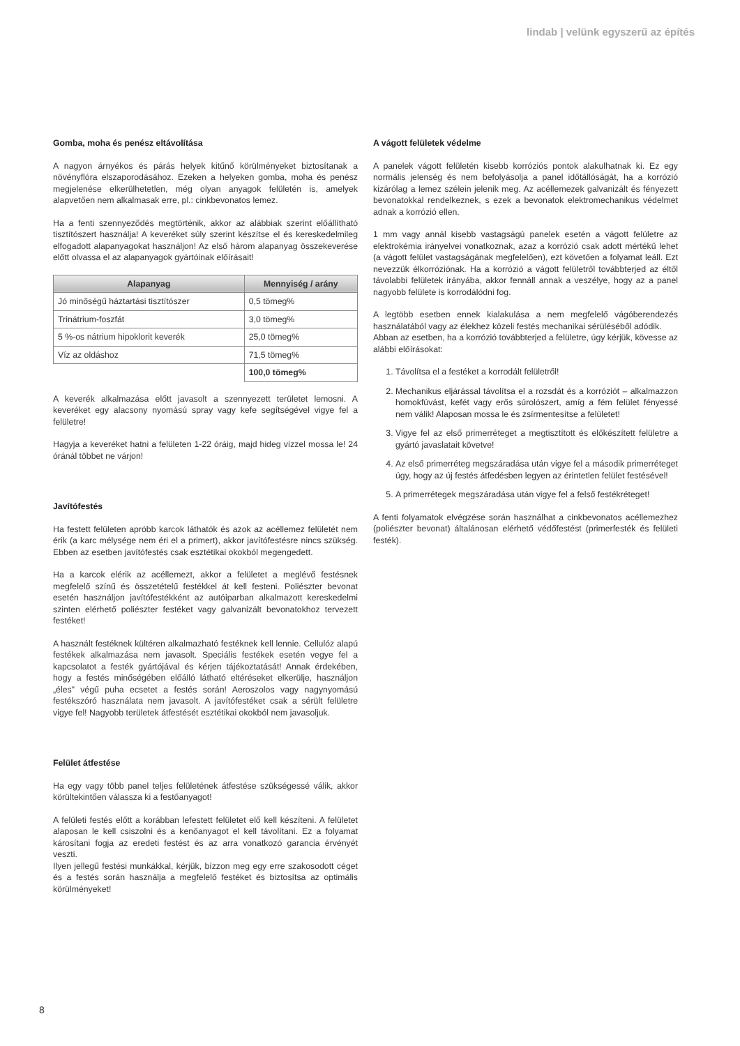lindab | velünk egyszerű az építés
Gomba, moha és penész eltávolítása
A nagyon árnyékos és párás helyek kitűnő körülményeket biztosítanak a növényflóra elszaporodásához. Ezeken a helyeken gomba, moha és penész megjelenése elkerülhetetlen, még olyan anyagok felületén is, amelyek alapvetően nem alkalmasak erre, pl.: cinkbevonatos lemez.
Ha a fenti szennyeződés megtörténik, akkor az alábbiak szerint előállítható tisztítószert használja! A keveréket súly szerint készítse el és kereskedelmileg elfogadott alapanyagokat használjon! Az első három alapanyag összekeverése előtt olvassa el az alapanyagok gyártóinak előírásait!
| Alapanyag | Mennyiség / arány |
| --- | --- |
| Jó minőségű háztartási tisztítószer | 0,5 tömeg% |
| Trinátrium-foszfát | 3,0 tömeg% |
| 5 %-os nátrium hipoklorit keverék | 25,0 tömeg% |
| Víz az oldáshoz | 71,5 tömeg% |
| | 100,0 tömeg% |
A keverék alkalmazása előtt javasolt a szennyezett területet lemosni. A keveréket egy alacsony nyomású spray vagy kefe segítségével vigye fel a felületre!
Hagyja a keveréket hatni a felületen 1-22 óráig, majd hideg vízzel mossa le! 24 óránál többet ne várjon!
Javítófestés
Ha festett felületen apróbb karcok láthatók és azok az acéllemez felületét nem érik (a karc mélysége nem éri el a primert), akkor javítófestésre nincs szükség. Ebben az esetben javítófestés csak esztétikai okokból megengedett.
Ha a karcok elérik az acéllemezt, akkor a felületet a meglévő festésnek megfelelő színű és összetételű festékkel át kell festeni. Poliészter bevonat esetén használjon javítófestékként az autóiparban alkalmazott kereskedelmi szinten elérhető poliészter festéket vagy galvanizált bevonatokhoz tervezett festéket!
A használt festéknek kültéren alkalmazható festéknek kell lennie. Cellulóz alapú festékek alkalmazása nem javasolt. Speciális festékek esetén vegye fel a kapcsolatot a festék gyártójával és kérjen tájékoztatását! Annak érdekében, hogy a festés minőségében előálló látható eltéréseket elkerülje, használjon „éles” végű puha ecsetet a festés során! Aeroszolos vagy nagynyomású festékszóró használata nem javasolt. A javítófestéket csak a sérült felületre vigye fel! Nagyobb területek átfestését esztétikai okokból nem javasoljuk.
Felület átfestése
Ha egy vagy több panel teljes felületének átfestése szükségessé válik, akkor körültekintően válassza ki a festőanyagot!
A felületi festés előtt a korábban lefestett felületet elő kell készíteni. A felületet alaposan le kell csiszolni és a kenőanyagot el kell távolítani. Ez a folyamat károsítani fogja az eredeti festést és az arra vonatkozó garancia érvényét veszti.
Ilyen jellegű festési munkákkal, kérjük, bízzon meg egy erre szakosodott céget és a festés során használja a megfelelő festéket és biztosítsa az optimális körülményeket!
A vágott felületek védelme
A panelek vágott felületén kisebb korróziós pontok alakulhatnak ki. Ez egy normális jelenség és nem befolyásolja a panel időtállóságát, ha a korrózió kizárólag a lemez szélein jelenik meg. Az acéllemezek galvanizált és fényezett bevonatokkal rendelkeznek, s ezek a bevonatok elektromechanikus védelmet adnak a korrózió ellen.
1 mm vagy annál kisebb vastagságú panelek esetén a vágott felületre az elektrokémia irányelvei vonatkoznak, azaz a korrózió csak adott mértékű lehet (a vágott felület vastagságának megfelelően), ezt követően a folyamat leáll. Ezt nevezzük élkorróziónak. Ha a korrózió a vágott felületről továbbterjed az éltől távolabbi felületek irányába, akkor fennáll annak a veszélye, hogy az a panel nagyobb felülete is korrodálódni fog.
A legtöbb esetben ennek kialakulása a nem megfelelő vágóberendezés használatából vagy az élekhez közeli festés mechanikai sérüléséből adódik.
Abban az esetben, ha a korrózió továbbterjed a felületre, úgy kérjük, kövesse az alábbi előírásokat:
1. Távolítsa el a festéket a korrodált felületről!
2. Mechanikus eljárással távolítsa el a rozsdát és a korróziót – alkalmazzon homokfúvást, kefét vagy erős súrolószert, amíg a fém felület fényessé nem válik! Alaposan mossa le és zsírmentesítse a felületet!
3. Vigye fel az első primerréteget a megtisztított és előkészített felületre a gyártó javaslatait követve!
4. Az első primerréteg megszáradása után vigye fel a második primerréteget úgy, hogy az új festés átfedésben legyen az érintetlen felület festésével!
5. A primerrétegek megszáradása után vigye fel a felső festékréteget!
A fenti folyamatok elvégzése során használhat a cinkbevonatos acéllemezhez (poliészter bevonat) általánosan elérhető védőfestést (primerfesték és felületi festék).
8